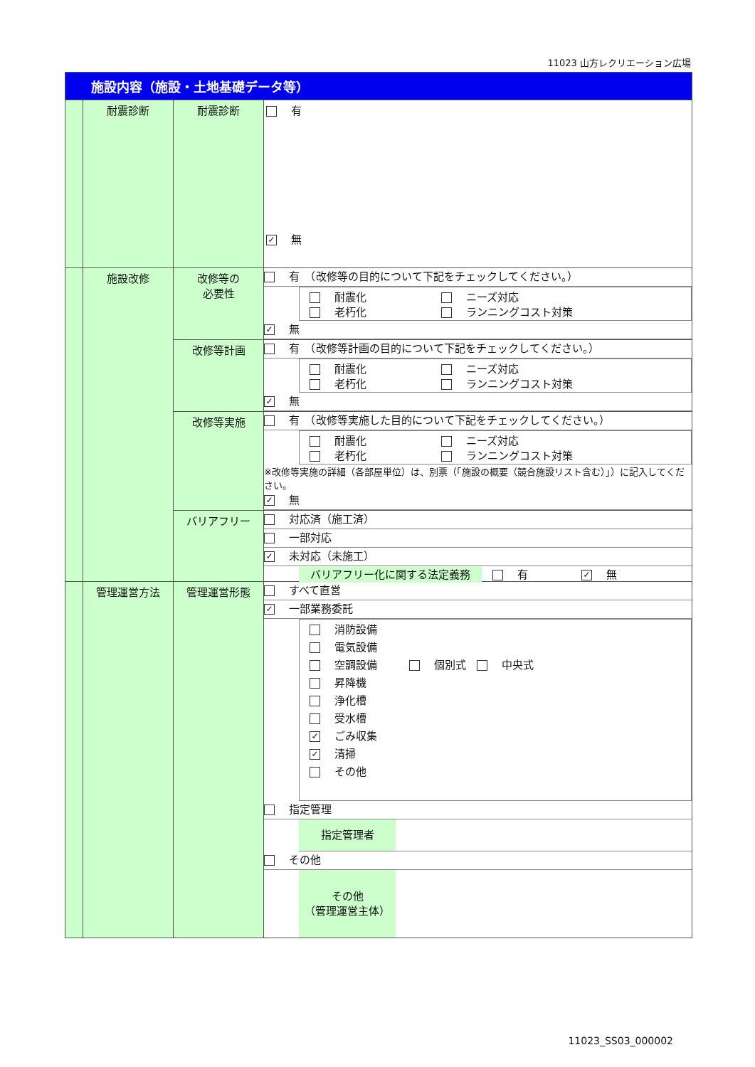11023 山方レクリエーション広場
| 施設内容（施設・土地基礎データ等） | | | |
| | 耐震診断 | 耐震診断 | 有 ✓ 無 |
| | 施設改修 | 改修等の 必要性 | 有 （改修等の目的について下記をチェックしてください。） 耐震化 ニーズ対応 老朽化 ランニングコスト対策 ✓ 無 |
| | | 改修等計画 | 有 （改修等計画の目的について下記をチェックしてください。） 耐震化 ニーズ対応 老朽化 ランニングコスト対策 ✓ 無 |
| | | 改修等実施 | 有 （改修等実施した目的について下記をチェックしてください。） 耐震化 ニーズ対応 老朽化 ランニングコスト対策 ※改修等実施の詳細（各部屋単位）は、別票（「施設の概要（競合施設リスト含む）」）に記入してください。 ✓ 無 |
| | | バリアフリー | 対応済（施工済） 一部対応 ✓ 未対応（未施工） バリアフリー化に関する法定義務 有 ✓ 無 |
| | 管理運営方法 | 管理運営形態 | すべて直営 ✓ 一部業務委託 消防設備 電気設備 空調設備 個別式 中央式 昇降機 浄化槽 受水槽 ✓ ごみ収集 ✓ 清掃 その他 指定管理 指定管理者 その他 その他 （管理運営主体） |
11023_SS03_000002